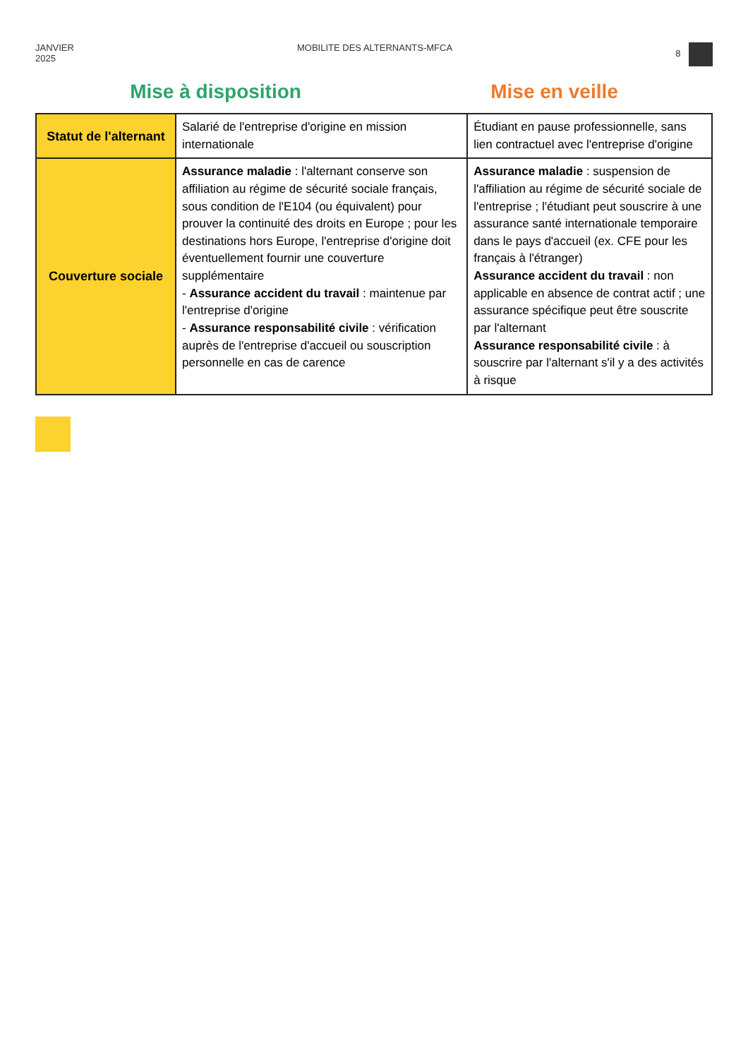JANVIER
2025 MOBILITE DES ALTERNANTS-MFCA 8
Mise à disposition Mise en veille
| Statut de l'alternant | Salarié de l'entreprise d'origine en mission internationale | Étudiant en pause professionnelle, sans lien contractuel avec l'entreprise d'origine |
| Couverture sociale | Assurance maladie : l'alternant conserve son affiliation au régime de sécurité sociale français, sous condition de l'E104 (ou équivalent) pour prouver la continuité des droits en Europe ; pour les destinations hors Europe, l'entreprise d'origine doit éventuellement fournir une couverture supplémentaire - Assurance accident du travail : maintenue par l'entreprise d'origine - Assurance responsabilité civile : vérification auprès de l'entreprise d'accueil ou souscription personnelle en cas de carence | Assurance maladie : suspension de l'affiliation au régime de sécurité sociale de l'entreprise ; l'étudiant peut souscrire à une assurance santé internationale temporaire dans le pays d'accueil (ex. CFE pour les français à l'étranger) Assurance accident du travail : non applicable en absence de contrat actif ; une assurance spécifique peut être souscrite par l'alternant Assurance responsabilité civile : à souscrire par l'alternant s'il y a des activités à risque |